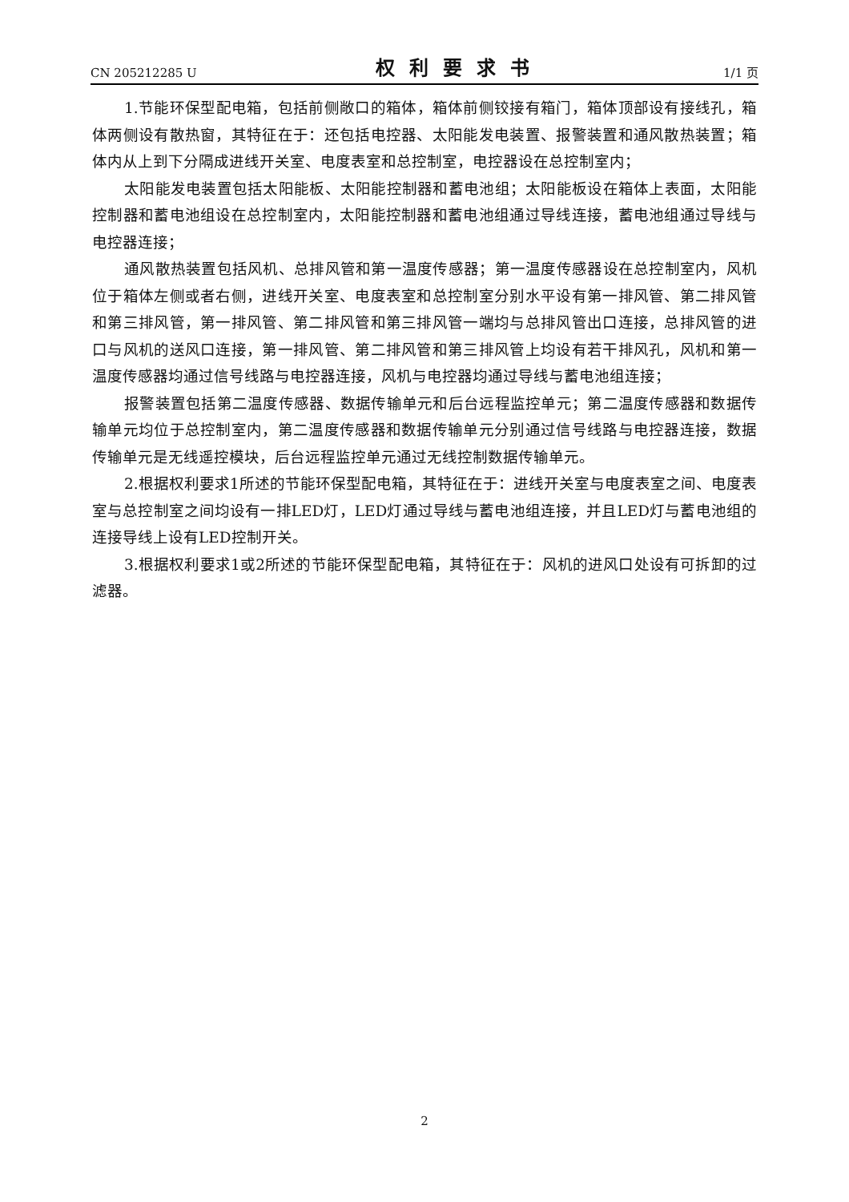CN 205212285 U 权利要求书 1/1 页
1.节能环保型配电箱，包括前侧敞口的箱体，箱体前侧铰接有箱门，箱体顶部设有接线孔，箱体两侧设有散热窗，其特征在于：还包括电控器、太阳能发电装置、报警装置和通风散热装置；箱体内从上到下分隔成进线开关室、电度表室和总控制室，电控器设在总控制室内；
太阳能发电装置包括太阳能板、太阳能控制器和蓄电池组；太阳能板设在箱体上表面，太阳能控制器和蓄电池组设在总控制室内，太阳能控制器和蓄电池组通过导线连接，蓄电池组通过导线与电控器连接；
通风散热装置包括风机、总排风管和第一温度传感器；第一温度传感器设在总控制室内，风机位于箱体左侧或者右侧，进线开关室、电度表室和总控制室分别水平设有第一排风管、第二排风管和第三排风管，第一排风管、第二排风管和第三排风管一端均与总排风管出口连接，总排风管的进口与风机的送风口连接，第一排风管、第二排风管和第三排风管上均设有若干排风孔，风机和第一温度传感器均通过信号线路与电控器连接，风机与电控器均通过导线与蓄电池组连接；
报警装置包括第二温度传感器、数据传输单元和后台远程监控单元；第二温度传感器和数据传输单元均位于总控制室内，第二温度传感器和数据传输单元分别通过信号线路与电控器连接，数据传输单元是无线遥控模块，后台远程监控单元通过无线控制数据传输单元。
2.根据权利要求1所述的节能环保型配电箱，其特征在于：进线开关室与电度表室之间、电度表室与总控制室之间均设有一排LED灯，LED灯通过导线与蓄电池组连接，并且LED灯与蓄电池组的连接导线上设有LED控制开关。
3.根据权利要求1或2所述的节能环保型配电箱，其特征在于：风机的进风口处设有可拆卸的过滤器。
2